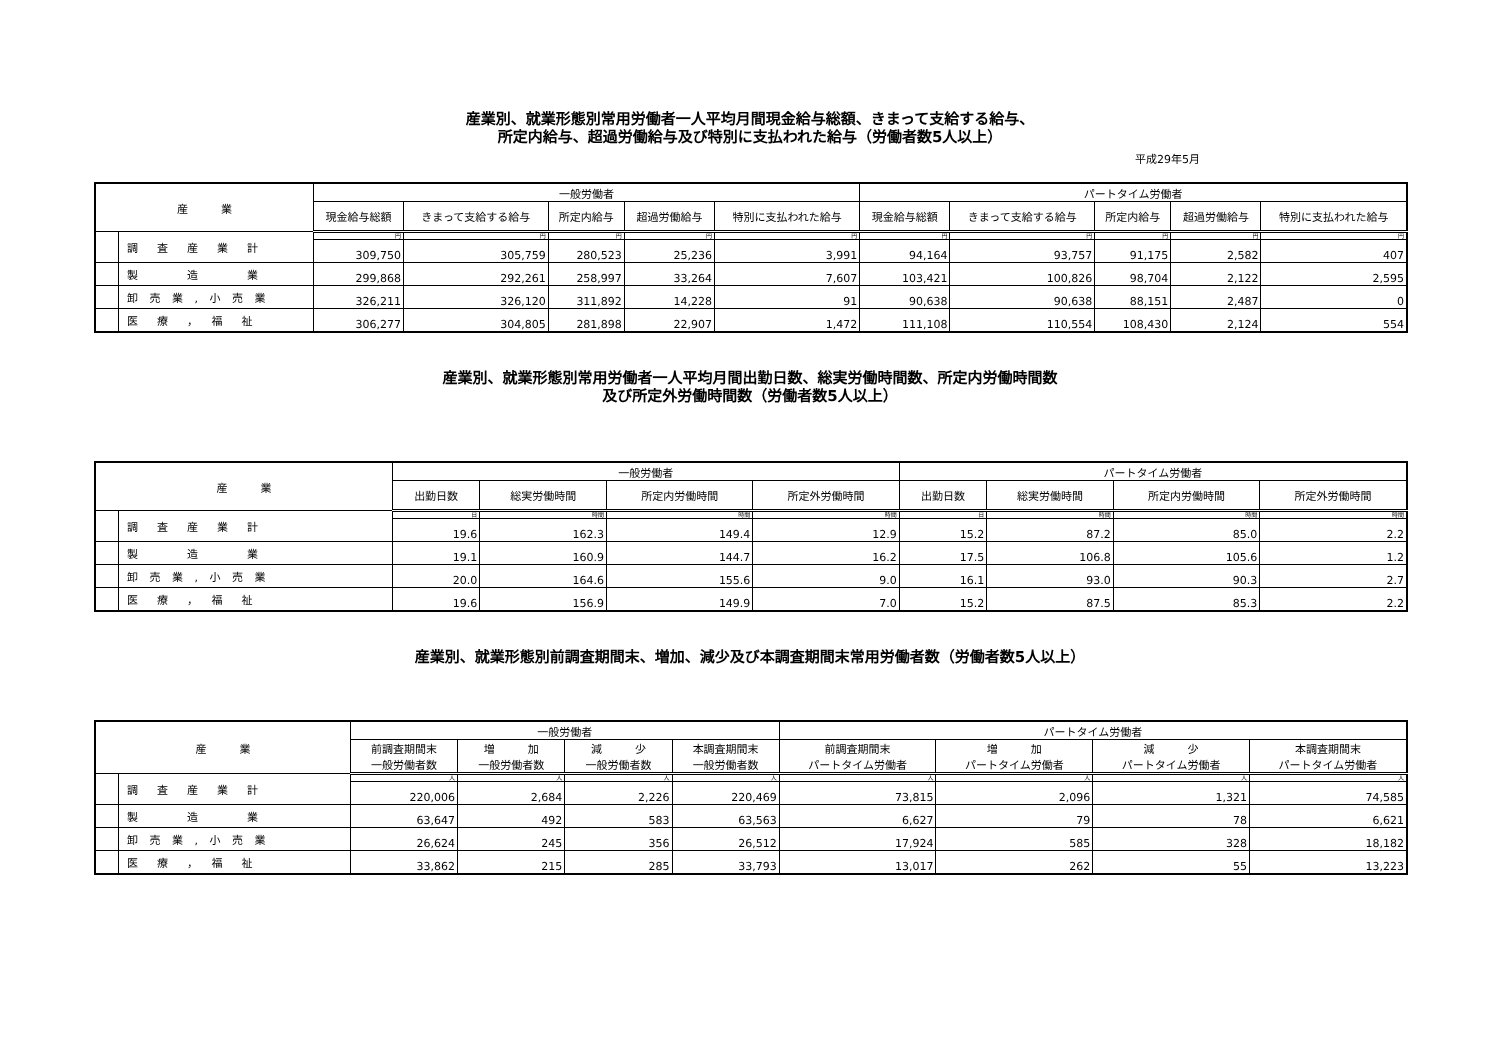産業別、就業形態別常用労働者一人平均月間現金給与総額、きまって支給する給与、
所定内給与、超過労働給与及び特別に支払われた給与（労働者数5人以上）
平成29年5月
| 産 業 | | 一般労働者 | | | | | パートタイム労働者 | | | | |
| --- | --- | --- | --- | --- | --- | --- | --- | --- | --- | --- | --- |
| | | 現金給与総額 | きまって支給する給与 | 所定内給与 | 超過労働給与 | 特別に支払われた給与 | 現金給与総額 | きまって支給する給与 | 所定内給与 | 超過労働給与 | 特別に支払われた給与 |
| | 調 査 産 業 計 | 円 | 円 | 円 | 円 | 円 | 円 | 円 | 円 | 円 | 円 |
| | | 309,750 | 305,759 | 280,523 | 25,236 | 3,991 | 94,164 | 93,757 | 91,175 | 2,582 | 407 |
| | 製 造 業 | 299,868 | 292,261 | 258,997 | 33,264 | 7,607 | 103,421 | 100,826 | 98,704 | 2,122 | 2,595 |
| | 卸 売 業 , 小 売 業 | 326,211 | 326,120 | 311,892 | 14,228 | 91 | 90,638 | 90,638 | 88,151 | 2,487 | 0 |
| | 医 療 ， 福 祉 | 306,277 | 304,805 | 281,898 | 22,907 | 1,472 | 111,108 | 110,554 | 108,430 | 2,124 | 554 |
産業別、就業形態別常用労働者一人平均月間出勤日数、総実労働時間数、所定内労働時間数
及び所定外労働時間数（労働者数5人以上）
| 産 業 | | 一般労働者 | | | | パートタイム労働者 | | | |
| --- | --- | --- | --- | --- | --- | --- | --- | --- | --- |
| | | 出勤日数 | 総実労働時間 | 所定内労働時間 | 所定外労働時間 | 出勤日数 | 総実労働時間 | 所定内労働時間 | 所定外労働時間 |
| | 調 査 産 業 計 | 日 | 時間 | 時間 | 時間 | 日 | 時間 | 時間 | 時間 |
| | | 19.6 | 162.3 | 149.4 | 12.9 | 15.2 | 87.2 | 85.0 | 2.2 |
| | 製 造 業 | 19.1 | 160.9 | 144.7 | 16.2 | 17.5 | 106.8 | 105.6 | 1.2 |
| | 卸 売 業 , 小 売 業 | 20.0 | 164.6 | 155.6 | 9.0 | 16.1 | 93.0 | 90.3 | 2.7 |
| | 医 療 ， 福 祉 | 19.6 | 156.9 | 149.9 | 7.0 | 15.2 | 87.5 | 85.3 | 2.2 |
産業別、就業形態別前調査期間末、増加、減少及び本調査期間末常用労働者数（労働者数5人以上）
| 産 業 | | 一般労働者 | | | | パートタイム労働者 | | | |
| --- | --- | --- | --- | --- | --- | --- | --- | --- | --- |
| | | 前調査期間末 一般労働者数 | 増 加 一般労働者数 | 減 少 一般労働者数 | 本調査期間末 一般労働者数 | 前調査期間末 パートタイム労働者 | 増 加 パートタイム労働者 | 減 少 パートタイム労働者 | 本調査期間末 パートタイム労働者 |
| | 調 査 産 業 計 | 人 | 人 | 人 | 人 | 人 | 人 | 人 | 人 |
| | | 220,006 | 2,684 | 2,226 | 220,469 | 73,815 | 2,096 | 1,321 | 74,585 |
| | 製 造 業 | 63,647 | 492 | 583 | 63,563 | 6,627 | 79 | 78 | 6,621 |
| | 卸 売 業 , 小 売 業 | 26,624 | 245 | 356 | 26,512 | 17,924 | 585 | 328 | 18,182 |
| | 医 療 ， 福 祉 | 33,862 | 215 | 285 | 33,793 | 13,017 | 262 | 55 | 13,223 |